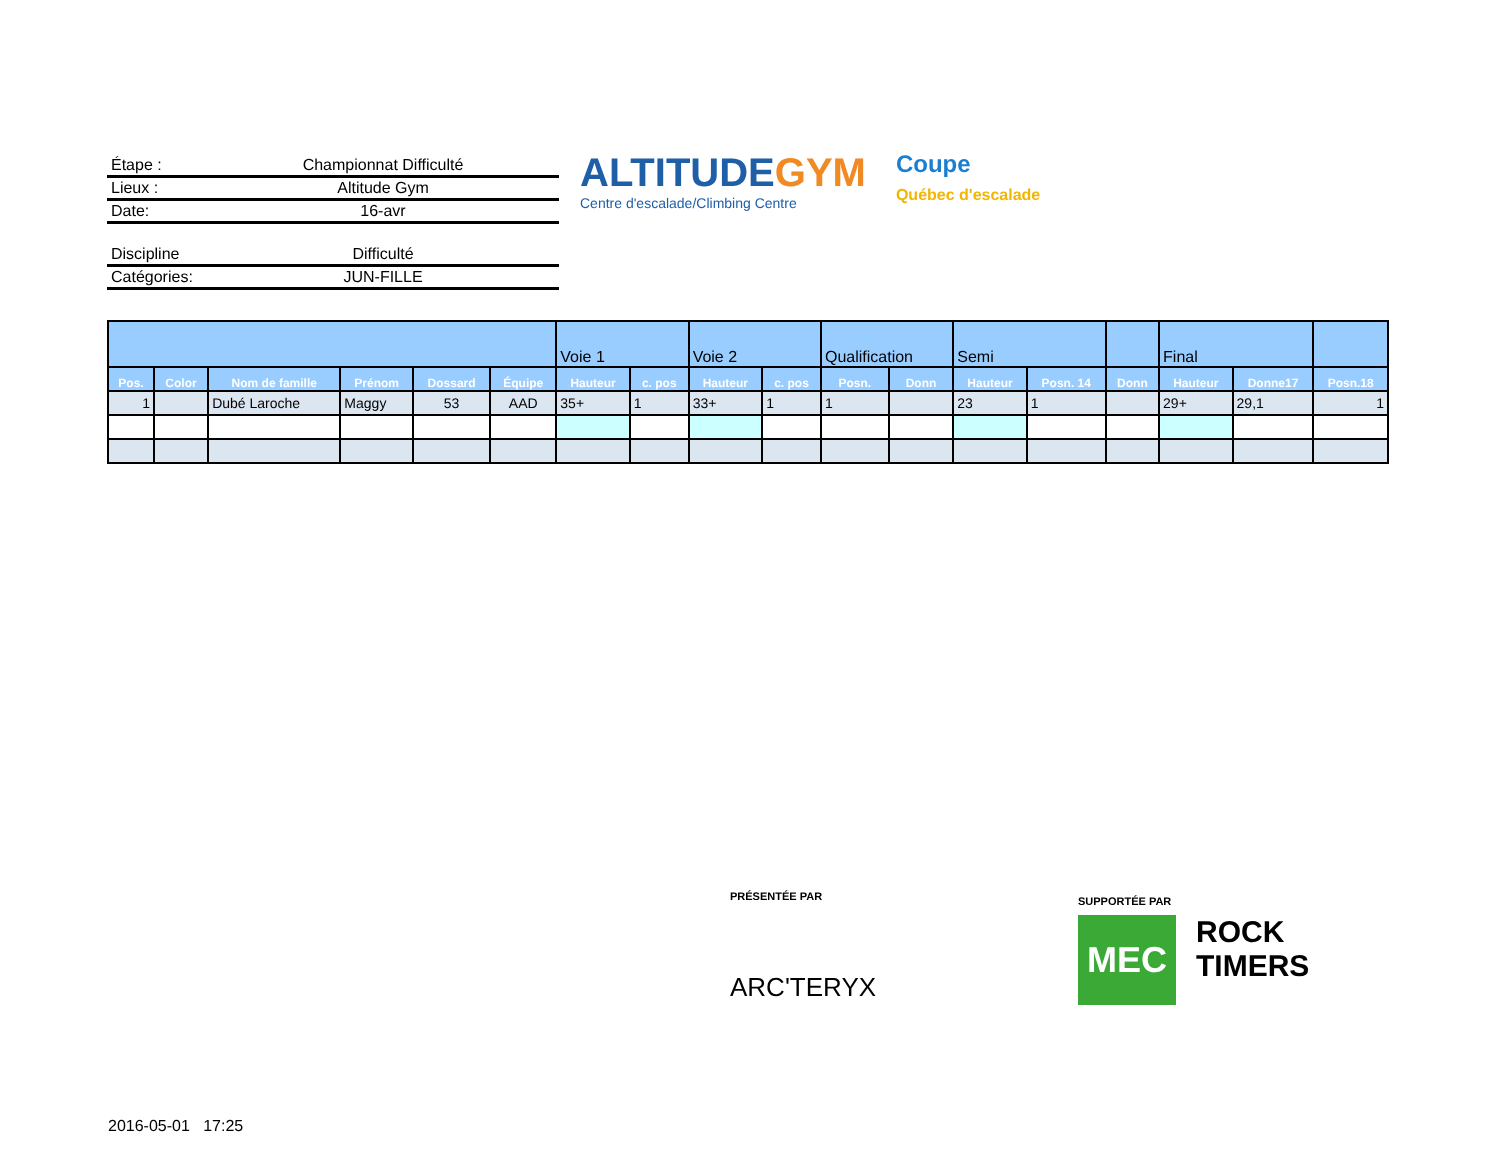Étape : Championnat Difficulté
Lieux : Altitude Gym
Date: 16-avr
Discipline Difficulté
Catégories: JUN-FILLE
ALTITUDEGYM
Centre d'escalade/Climbing Centre
Coupe
Québec d'escalade
| | | | | | | Voie 1 | | Voie 2 | | Qualification | | Semi | | | Final | | |
| --- | --- | --- | --- | --- | --- | --- | --- | --- | --- | --- | --- | --- | --- | --- | --- | --- | --- |
| Pos. | Color | Nom de famille | Prénom | Dossard | Équipe | Hauteur | c. pos | Hauteur | c. pos | Posn. | Donn | Hauteur | Posn. 14 | Donn | Hauteur | Donne17 | Posn.18 |
| 1 | | Dubé Laroche | Maggy | 53 | AAD | 35+ | 1 | 33+ | 1 | 1 | | 23 | 1 | | 29+ | 29,1 | 1 |
PRÉSENTÉE PAR
ARC'TERYX
SUPPORTÉE PAR
MEC
ROCK
TIMERS
2016-05-01 17:25